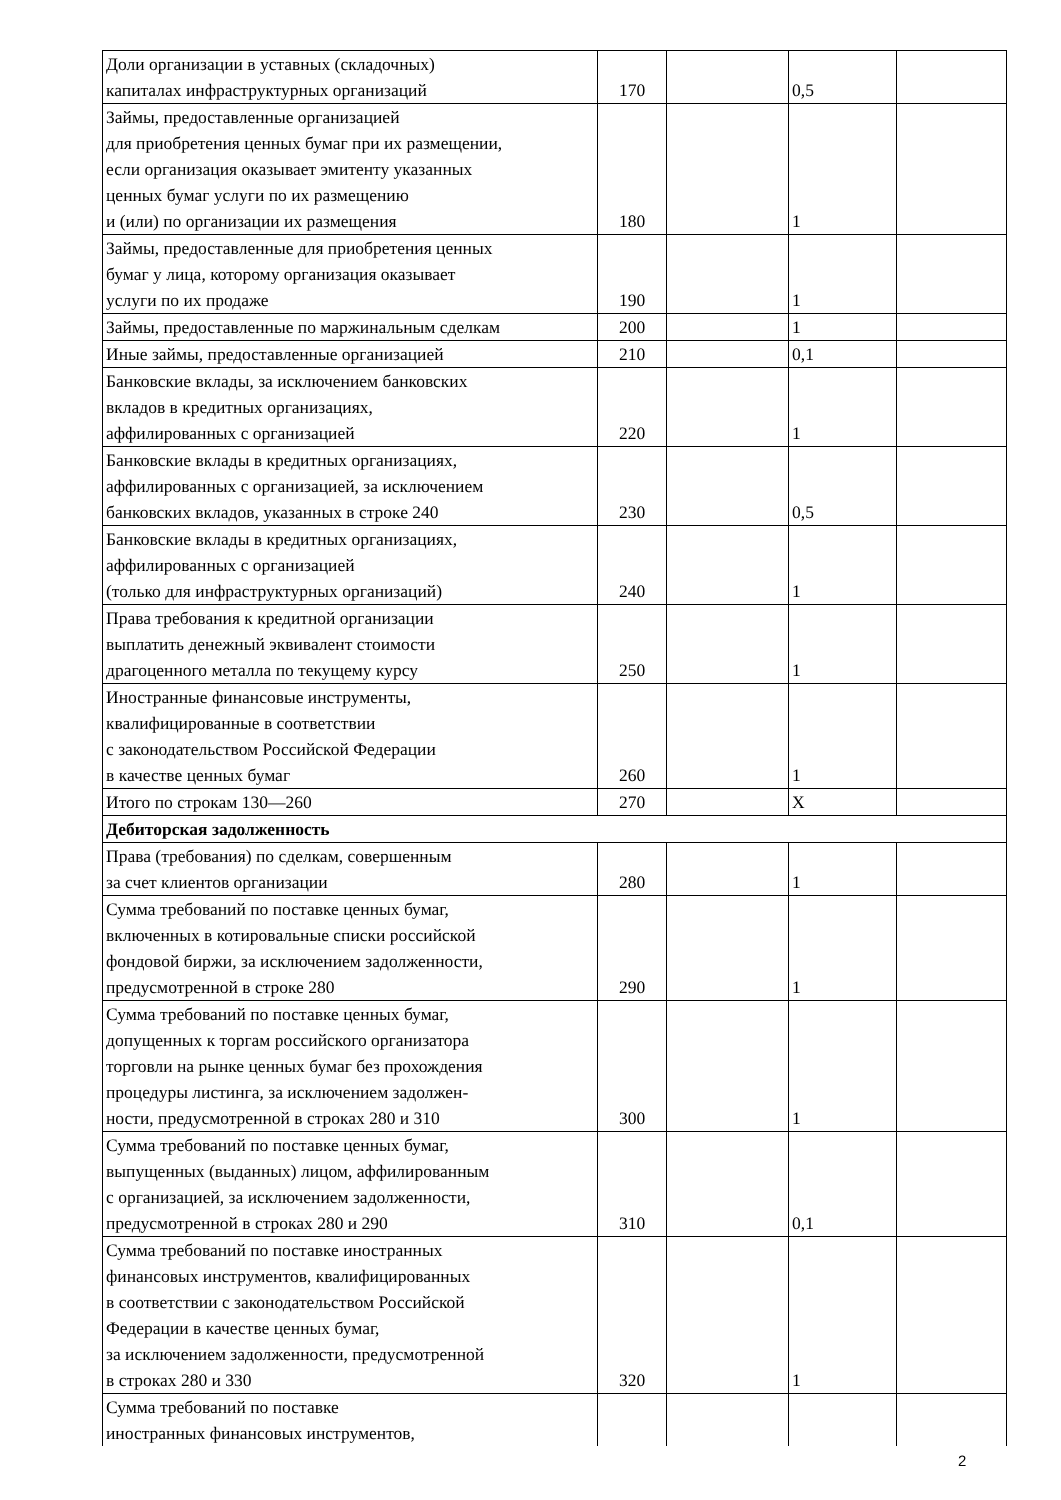| Доли организации в уставных (складочных) капиталах инфраструктурных организаций | 170 | | 0,5 | |
| Займы, предоставленные организацией для приобретения ценных бумаг при их размещении, если организация оказывает эмитенту указанных ценных бумаг услуги по их размещению и (или) по организации их размещения | 180 | | 1 | |
| Займы, предоставленные для приобретения ценных бумаг у лица, которому организация оказывает услуги по их продаже | 190 | | 1 | |
| Займы, предоставленные по маржинальным сделкам | 200 | | 1 | |
| Иные займы, предоставленные организацией | 210 | | 0,1 | |
| Банковские вклады, за исключением банковских вкладов в кредитных организациях, аффилированных с организацией | 220 | | 1 | |
| Банковские вклады в кредитных организациях, аффилированных с организацией, за исключением банковских вкладов, указанных в строке 240 | 230 | | 0,5 | |
| Банковские вклады в кредитных организациях, аффилированных с организацией (только для инфраструктурных организаций) | 240 | | 1 | |
| Права требования к кредитной организации выплатить денежный эквивалент стоимости драгоценного металла по текущему курсу | 250 | | 1 | |
| Иностранные финансовые инструменты, квалифицированные в соответствии с законодательством Российской Федерации в качестве ценных бумаг | 260 | | 1 | |
| Итого по строкам 130—260 | 270 | | X | |
| Дебиторская задолженность | | | | |
| Права (требования) по сделкам, совершенным за счет клиентов организации | 280 | | 1 | |
| Сумма требований по поставке ценных бумаг, включенных в котировальные списки российской фондовой биржи, за исключением задолженности, предусмотренной в строке 280 | 290 | | 1 | |
| Сумма требований по поставке ценных бумаг, допущенных к торгам российского организатора торговли на рынке ценных бумаг без прохождения процедуры листинга, за исключением задолжен- ности, предусмотренной в строках 280 и 310 | 300 | | 1 | |
| Сумма требований по поставке ценных бумаг, выпущенных (выданных) лицом, аффилированным с организацией, за исключением задолженности, предусмотренной в строках 280 и 290 | 310 | | 0,1 | |
| Сумма требований по поставке иностранных финансовых инструментов, квалифицированных в соответствии с законодательством Российской Федерации в качестве ценных бумаг, за исключением задолженности, предусмотренной в строках 280 и 330 | 320 | | 1 | |
| Сумма требований по поставке иностранных финансовых инструментов, | | | | |
2